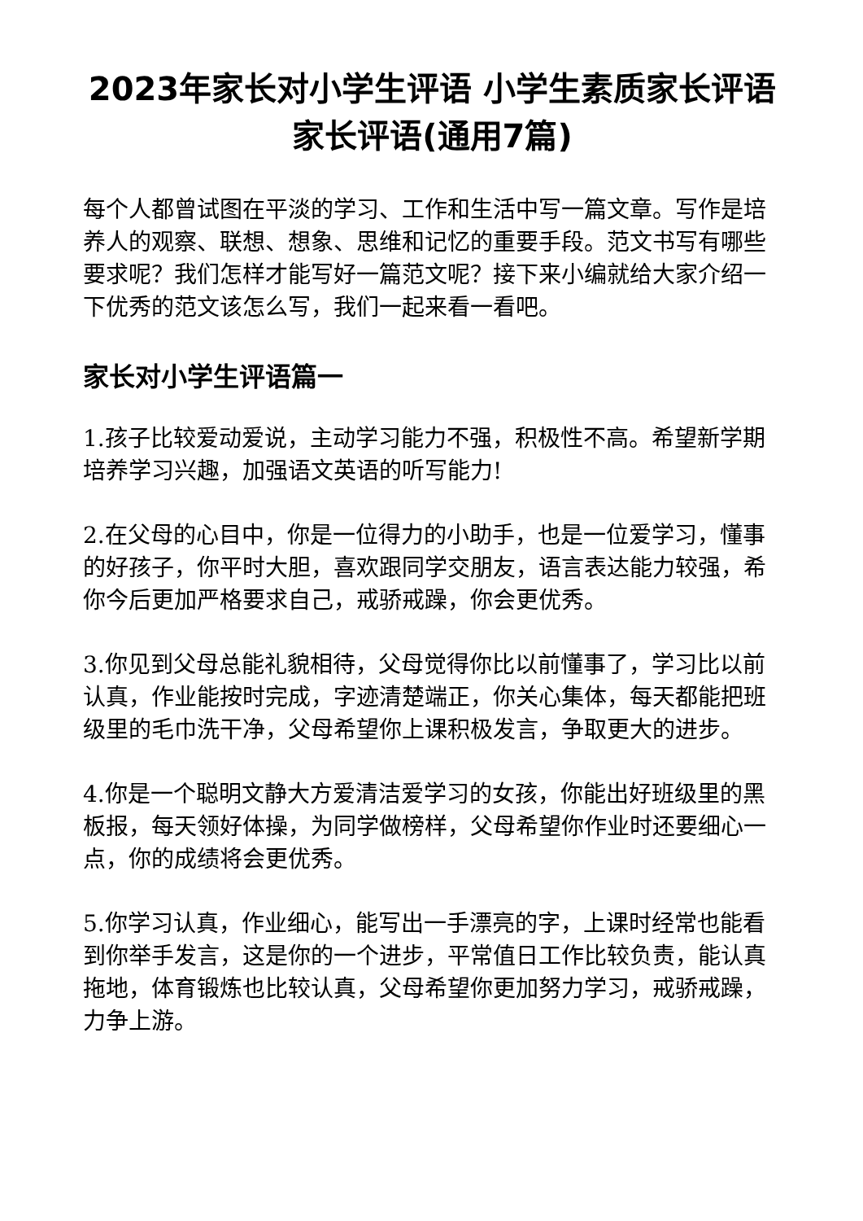2023年家长对小学生评语 小学生素质家长评语家长评语(通用7篇)
每个人都曾试图在平淡的学习、工作和生活中写一篇文章。写作是培养人的观察、联想、想象、思维和记忆的重要手段。范文书写有哪些要求呢？我们怎样才能写好一篇范文呢？接下来小编就给大家介绍一下优秀的范文该怎么写，我们一起来看一看吧。
家长对小学生评语篇一
1.孩子比较爱动爱说，主动学习能力不强，积极性不高。希望新学期培养学习兴趣，加强语文英语的听写能力!
2.在父母的心目中，你是一位得力的小助手，也是一位爱学习，懂事的好孩子，你平时大胆，喜欢跟同学交朋友，语言表达能力较强，希你今后更加严格要求自己，戒骄戒躁，你会更优秀。
3.你见到父母总能礼貌相待，父母觉得你比以前懂事了，学习比以前认真，作业能按时完成，字迹清楚端正，你关心集体，每天都能把班级里的毛巾洗干净，父母希望你上课积极发言，争取更大的进步。
4.你是一个聪明文静大方爱清洁爱学习的女孩，你能出好班级里的黑板报，每天领好体操，为同学做榜样，父母希望你作业时还要细心一点，你的成绩将会更优秀。
5.你学习认真，作业细心，能写出一手漂亮的字，上课时经常也能看到你举手发言，这是你的一个进步，平常值日工作比较负责，能认真拖地，体育锻炼也比较认真，父母希望你更加努力学习，戒骄戒躁，力争上游。